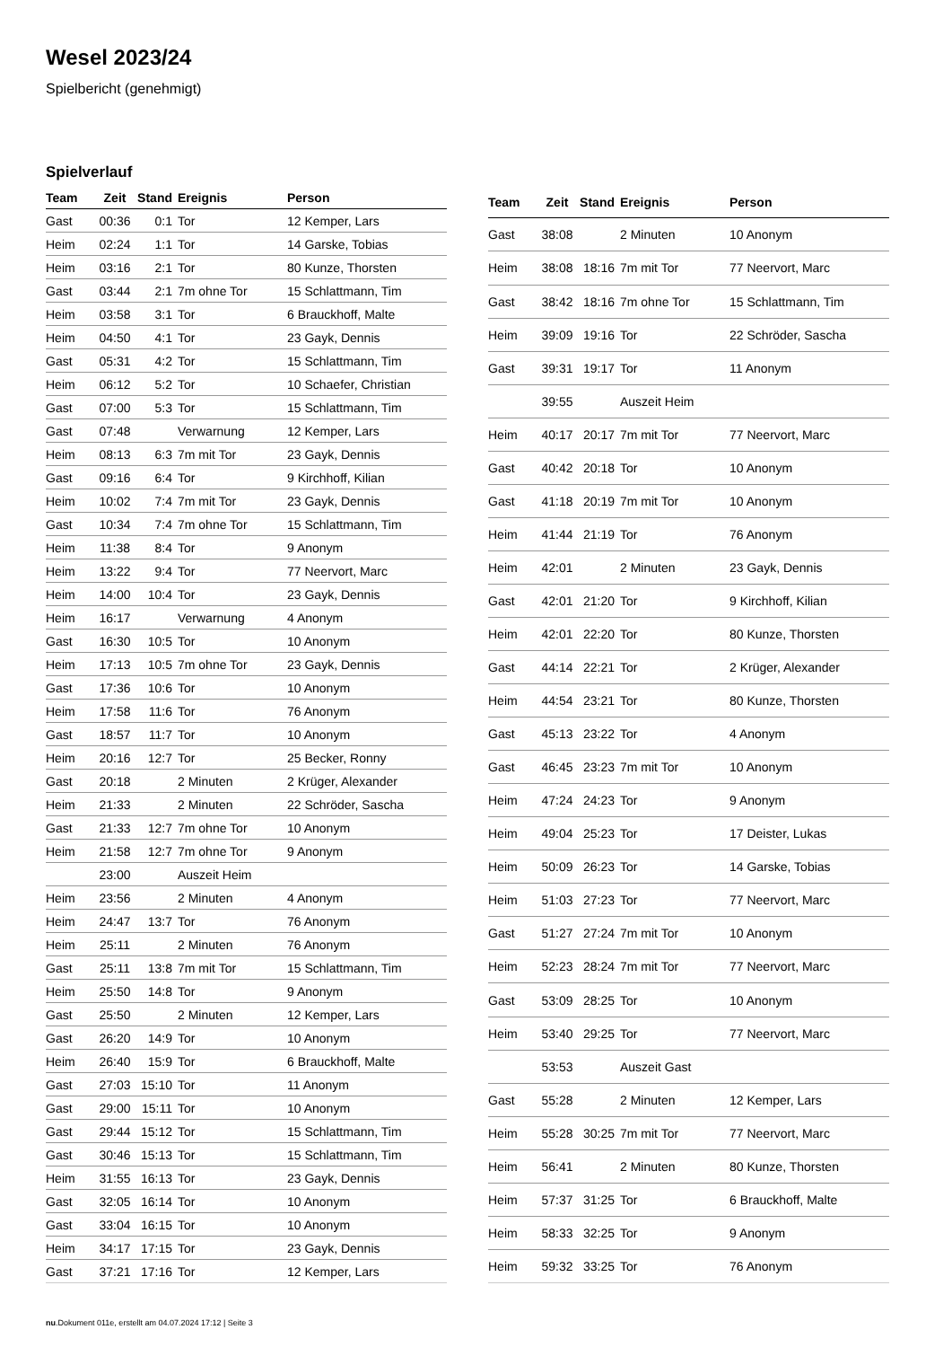Wesel 2023/24
Spielbericht (genehmigt)
Spielverlauf
| Team | Zeit | Stand | Ereignis | Person |
| --- | --- | --- | --- | --- |
| Gast | 00:36 | 0:1 | Tor | 12 Kemper, Lars |
| Heim | 02:24 | 1:1 | Tor | 14 Garske, Tobias |
| Heim | 03:16 | 2:1 | Tor | 80 Kunze, Thorsten |
| Gast | 03:44 | 2:1 | 7m ohne Tor | 15 Schlattmann, Tim |
| Heim | 03:58 | 3:1 | Tor | 6 Brauckhoff, Malte |
| Heim | 04:50 | 4:1 | Tor | 23 Gayk, Dennis |
| Gast | 05:31 | 4:2 | Tor | 15 Schlattmann, Tim |
| Heim | 06:12 | 5:2 | Tor | 10 Schaefer, Christian |
| Gast | 07:00 | 5:3 | Tor | 15 Schlattmann, Tim |
| Gast | 07:48 | | Verwarnung | 12 Kemper, Lars |
| Heim | 08:13 | 6:3 | 7m mit Tor | 23 Gayk, Dennis |
| Gast | 09:16 | 6:4 | Tor | 9 Kirchhoff, Kilian |
| Heim | 10:02 | 7:4 | 7m mit Tor | 23 Gayk, Dennis |
| Gast | 10:34 | 7:4 | 7m ohne Tor | 15 Schlattmann, Tim |
| Heim | 11:38 | 8:4 | Tor | 9 Anonym |
| Heim | 13:22 | 9:4 | Tor | 77 Neervort, Marc |
| Heim | 14:00 | 10:4 | Tor | 23 Gayk, Dennis |
| Heim | 16:17 | | Verwarnung | 4 Anonym |
| Gast | 16:30 | 10:5 | Tor | 10 Anonym |
| Heim | 17:13 | 10:5 | 7m ohne Tor | 23 Gayk, Dennis |
| Gast | 17:36 | 10:6 | Tor | 10 Anonym |
| Heim | 17:58 | 11:6 | Tor | 76 Anonym |
| Gast | 18:57 | 11:7 | Tor | 10 Anonym |
| Heim | 20:16 | 12:7 | Tor | 25 Becker, Ronny |
| Gast | 20:18 | | 2 Minuten | 2 Krüger, Alexander |
| Heim | 21:33 | | 2 Minuten | 22 Schröder, Sascha |
| Gast | 21:33 | 12:7 | 7m ohne Tor | 10 Anonym |
| Heim | 21:58 | 12:7 | 7m ohne Tor | 9 Anonym |
| | 23:00 | | Auszeit Heim | |
| Heim | 23:56 | | 2 Minuten | 4 Anonym |
| Heim | 24:47 | 13:7 | Tor | 76 Anonym |
| Heim | 25:11 | | 2 Minuten | 76 Anonym |
| Gast | 25:11 | 13:8 | 7m mit Tor | 15 Schlattmann, Tim |
| Heim | 25:50 | 14:8 | Tor | 9 Anonym |
| Gast | 25:50 | | 2 Minuten | 12 Kemper, Lars |
| Gast | 26:20 | 14:9 | Tor | 10 Anonym |
| Heim | 26:40 | 15:9 | Tor | 6 Brauckhoff, Malte |
| Gast | 27:03 | 15:10 | Tor | 11 Anonym |
| Gast | 29:00 | 15:11 | Tor | 10 Anonym |
| Gast | 29:44 | 15:12 | Tor | 15 Schlattmann, Tim |
| Gast | 30:46 | 15:13 | Tor | 15 Schlattmann, Tim |
| Heim | 31:55 | 16:13 | Tor | 23 Gayk, Dennis |
| Gast | 32:05 | 16:14 | Tor | 10 Anonym |
| Gast | 33:04 | 16:15 | Tor | 10 Anonym |
| Heim | 34:17 | 17:15 | Tor | 23 Gayk, Dennis |
| Gast | 37:21 | 17:16 | Tor | 12 Kemper, Lars |
| Team | Zeit | Stand | Ereignis | Person |
| --- | --- | --- | --- | --- |
| Gast | 38:08 | | 2 Minuten | 10 Anonym |
| Heim | 38:08 | 18:16 | 7m mit Tor | 77 Neervort, Marc |
| Gast | 38:42 | 18:16 | 7m ohne Tor | 15 Schlattmann, Tim |
| Heim | 39:09 | 19:16 | Tor | 22 Schröder, Sascha |
| Gast | 39:31 | 19:17 | Tor | 11 Anonym |
| | 39:55 | | Auszeit Heim | |
| Heim | 40:17 | 20:17 | 7m mit Tor | 77 Neervort, Marc |
| Gast | 40:42 | 20:18 | Tor | 10 Anonym |
| Gast | 41:18 | 20:19 | 7m mit Tor | 10 Anonym |
| Heim | 41:44 | 21:19 | Tor | 76 Anonym |
| Heim | 42:01 | | 2 Minuten | 23 Gayk, Dennis |
| Gast | 42:01 | 21:20 | Tor | 9 Kirchhoff, Kilian |
| Heim | 42:01 | 22:20 | Tor | 80 Kunze, Thorsten |
| Gast | 44:14 | 22:21 | Tor | 2 Krüger, Alexander |
| Heim | 44:54 | 23:21 | Tor | 80 Kunze, Thorsten |
| Gast | 45:13 | 23:22 | Tor | 4 Anonym |
| Gast | 46:45 | 23:23 | 7m mit Tor | 10 Anonym |
| Heim | 47:24 | 24:23 | Tor | 9 Anonym |
| Heim | 49:04 | 25:23 | Tor | 17 Deister, Lukas |
| Heim | 50:09 | 26:23 | Tor | 14 Garske, Tobias |
| Heim | 51:03 | 27:23 | Tor | 77 Neervort, Marc |
| Gast | 51:27 | 27:24 | 7m mit Tor | 10 Anonym |
| Heim | 52:23 | 28:24 | 7m mit Tor | 77 Neervort, Marc |
| Gast | 53:09 | 28:25 | Tor | 10 Anonym |
| Heim | 53:40 | 29:25 | Tor | 77 Neervort, Marc |
| | 53:53 | | Auszeit Gast | |
| Gast | 55:28 | | 2 Minuten | 12 Kemper, Lars |
| Heim | 55:28 | 30:25 | 7m mit Tor | 77 Neervort, Marc |
| Heim | 56:41 | | 2 Minuten | 80 Kunze, Thorsten |
| Heim | 57:37 | 31:25 | Tor | 6 Brauckhoff, Malte |
| Heim | 58:33 | 32:25 | Tor | 9 Anonym |
| Heim | 59:32 | 33:25 | Tor | 76 Anonym |
nu.Dokument 011e, erstellt am 04.07.2024 17:12 | Seite 3